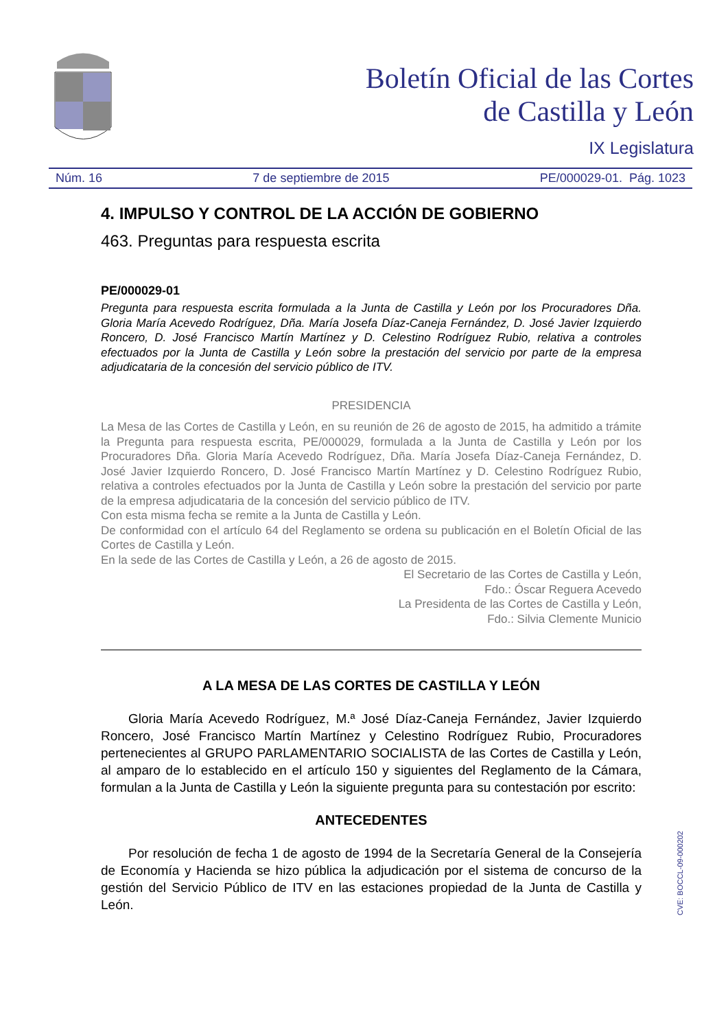Boletín Oficial de las Cortes
de Castilla y León
IX Legislatura
Núm. 16 7 de septiembre de 2015 PE/000029-01. Pág. 1023
4. IMPULSO Y CONTROL DE LA ACCIÓN DE GOBIERNO
463. Preguntas para respuesta escrita
PE/000029-01
Pregunta para respuesta escrita formulada a la Junta de Castilla y León por los Procuradores Dña. Gloria María Acevedo Rodríguez, Dña. María Josefa Díaz-Caneja Fernández, D. José Javier Izquierdo Roncero, D. José Francisco Martín Martínez y D. Celestino Rodríguez Rubio, relativa a controles efectuados por la Junta de Castilla y León sobre la prestación del servicio por parte de la empresa adjudicataria de la concesión del servicio público de ITV.
PRESIDENCIA
La Mesa de las Cortes de Castilla y León, en su reunión de 26 de agosto de 2015, ha admitido a trámite la Pregunta para respuesta escrita, PE/000029, formulada a la Junta de Castilla y León por los Procuradores Dña. Gloria María Acevedo Rodríguez, Dña. María Josefa Díaz-Caneja Fernández, D. José Javier Izquierdo Roncero, D. José Francisco Martín Martínez y D. Celestino Rodríguez Rubio, relativa a controles efectuados por la Junta de Castilla y León sobre la prestación del servicio por parte de la empresa adjudicataria de la concesión del servicio público de ITV.
Con esta misma fecha se remite a la Junta de Castilla y León.
De conformidad con el artículo 64 del Reglamento se ordena su publicación en el Boletín Oficial de las Cortes de Castilla y León.
En la sede de las Cortes de Castilla y León, a 26 de agosto de 2015.
El Secretario de las Cortes de Castilla y León,
Fdo.: Óscar Reguera Acevedo
La Presidenta de las Cortes de Castilla y León,
Fdo.: Silvia Clemente Municio
A LA MESA DE LAS CORTES DE CASTILLA Y LEÓN
Gloria María Acevedo Rodríguez, M.ª José Díaz-Caneja Fernández, Javier Izquierdo Roncero, José Francisco Martín Martínez y Celestino Rodríguez Rubio, Procuradores pertenecientes al GRUPO PARLAMENTARIO SOCIALISTA de las Cortes de Castilla y León, al amparo de lo establecido en el artículo 150 y siguientes del Reglamento de la Cámara, formulan a la Junta de Castilla y León la siguiente pregunta para su contestación por escrito:
ANTECEDENTES
Por resolución de fecha 1 de agosto de 1994 de la Secretaría General de la Consejería de Economía y Hacienda se hizo pública la adjudicación por el sistema de concurso de la gestión del Servicio Público de ITV en las estaciones propiedad de la Junta de Castilla y León.
CVE: BOCCL-09-000202